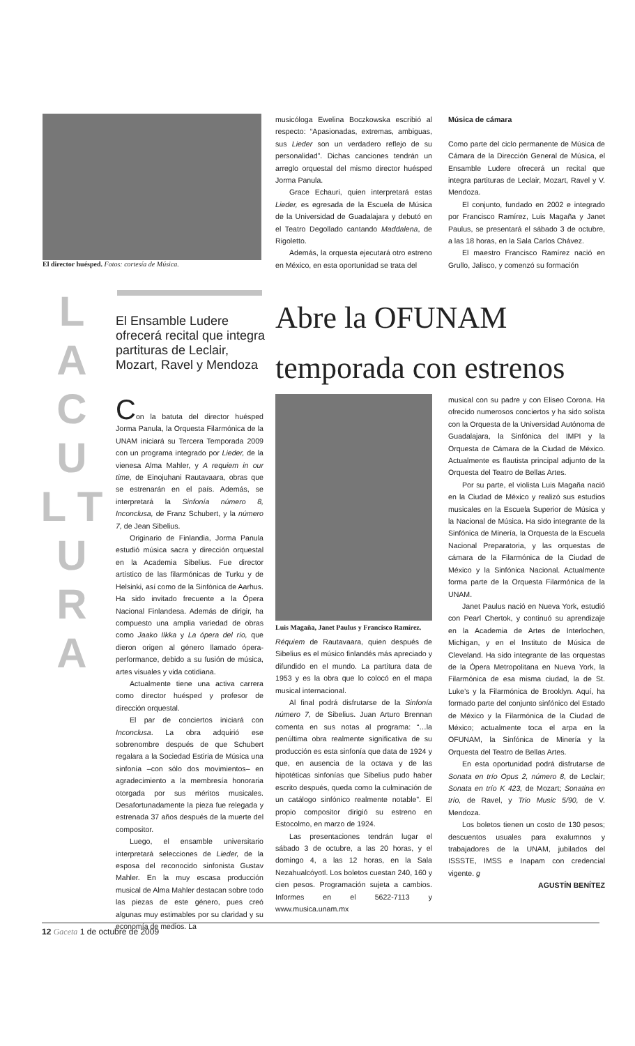El director huésped. Fotos: cortesía de Música.
musicóloga Ewelina Boczkowska escribió al respecto: “Apasionadas, extremas, ambiguas, sus Lieder son un verdadero reflejo de su personalidad”. Dichas canciones tendrán un arreglo orquestal del mismo director huésped Jorma Panula.
Grace Echauri, quien interpretará estas Lieder, es egresada de la Escuela de Música de la Universidad de Guadalajara y debutó en el Teatro Degollado cantando Maddalena, de Rigoletto.
Además, la orquesta ejecutará otro estreno en México, en esta oportunidad se trata del
Música de cámara
Como parte del ciclo permanente de Música de Cámara de la Dirección General de Música, el Ensamble Ludere ofrecerá un recital que integra partituras de Leclair, Mozart, Ravel y V. Mendoza.
El conjunto, fundado en 2002 e integrado por Francisco Ramírez, Luis Magaña y Janet Paulus, se presentará el sábado 3 de octubre, a las 18 horas, en la Sala Carlos Chávez.
El maestro Francisco Ramírez nació en Grullo, Jalisco, y comenzó su formación
L A C U L T U R A
El Ensamble Ludere ofrecerá recital que integra partituras de Leclair, Mozart, Ravel y Mendoza
Abre la OFUNAM temporada con estrenos
Con la batuta del director huésped Jorma Panula, la Orquesta Filarmónica de la UNAM iniciará su Tercera Temporada 2009 con un programa integrado por Lieder, de la vienesa Alma Mahler, y A requiem in our time, de Einojuhani Rautavaara, obras que se estrenarán en el país. Además, se interpretará la Sinfonía número 8, Inconclusa, de Franz Schubert, y la número 7, de Jean Sibelius.
Originario de Finlandia, Jorma Panula estudió música sacra y dirección orquestal en la Academia Sibelius. Fue director artístico de las filarmónicas de Turku y de Helsinki, así como de la Sinfónica de Aarhus. Ha sido invitado frecuente a la Ópera Nacional Finlandesa. Además de dirigir, ha compuesto una amplia variedad de obras como Jaako Ilkka y La ópera del río, que dieron origen al género llamado ópera-performance, debido a su fusión de música, artes visuales y vida cotidiana.
Actualmente tiene una activa carrera como director huésped y profesor de dirección orquestal.
El par de conciertos iniciará con Inconclusa. La obra adquirió ese sobrenombre después de que Schubert regalara a la Sociedad Estiria de Música una sinfonía –con sólo dos movimientos– en agradecimiento a la membresía honoraria otorgada por sus méritos musicales. Desafortunadamente la pieza fue relegada y estrenada 37 años después de la muerte del compositor.
Luego, el ensamble universitario interpretará selecciones de Lieder, de la esposa del reconocido sinfonista Gustav Mahler. En la muy escasa producción musical de Alma Mahler destacan sobre todo las piezas de este género, pues creó algunas muy estimables por su claridad y su economía de medios. La
Luis Magaña, Janet Paulus y Francisco Ramírez.
Réquiem de Rautavaara, quien después de Sibelius es el músico finlandés más apreciado y difundido en el mundo. La partitura data de 1953 y es la obra que lo colocó en el mapa musical internacional.
Al final podrá disfrutarse de la Sinfonía número 7, de Sibelius. Juan Arturo Brennan comenta en sus notas al programa: “…la penúltima obra realmente significativa de su producción es esta sinfonía que data de 1924 y que, en ausencia de la octava y de las hipotéticas sinfonías que Sibelius pudo haber escrito después, queda como la culminación de un catálogo sinfónico realmente notable”. El propio compositor dirigió su estreno en Estocolmo, en marzo de 1924.
Las presentaciones tendrán lugar el sábado 3 de octubre, a las 20 horas, y el domingo 4, a las 12 horas, en la Sala Nezahualcóyotl. Los boletos cuestan 240, 160 y cien pesos. Programación sujeta a cambios. Informes en el 5622-7113 y www.musica.unam.mx
musical con su padre y con Eliseo Corona. Ha ofrecido numerosos conciertos y ha sido solista con la Orquesta de la Universidad Autónoma de Guadalajara, la Sinfónica del IMPI y la Orquesta de Cámara de la Ciudad de México. Actualmente es flautista principal adjunto de la Orquesta del Teatro de Bellas Artes.
Por su parte, el violista Luis Magaña nació en la Ciudad de México y realizó sus estudios musicales en la Escuela Superior de Música y la Nacional de Música. Ha sido integrante de la Sinfónica de Minería, la Orquesta de la Escuela Nacional Preparatoria, y las orquestas de cámara de la Filarmónica de la Ciudad de México y la Sinfónica Nacional. Actualmente forma parte de la Orquesta Filarmónica de la UNAM.
Janet Paulus nació en Nueva York, estudió con Pearl Chertok, y continuó su aprendizaje en la Academia de Artes de Interlochen, Michigan, y en el Instituto de Música de Cleveland. Ha sido integrante de las orquestas de la Ópera Metropolitana en Nueva York, la Filarmónica de esa misma ciudad, la de St. Luke’s y la Filarmónica de Brooklyn. Aquí, ha formado parte del conjunto sinfónico del Estado de México y la Filarmónica de la Ciudad de México; actualmente toca el arpa en la OFUNAM, la Sinfónica de Minería y la Orquesta del Teatro de Bellas Artes.
En esta oportunidad podrá disfrutarse de Sonata en trío Opus 2, número 8, de Leclair; Sonata en trío K 423, de Mozart; Sonatina en trío, de Ravel, y Trio Music 5/90, de V. Mendoza.
Los boletos tienen un costo de 130 pesos; descuentos usuales para exalumnos y trabajadores de la UNAM, jubilados del ISSSTE, IMSS e Inapam con credencial vigente. g
AGUSTÍN BENÍTEZ
12 Gaceta 1 de octubre de 2009